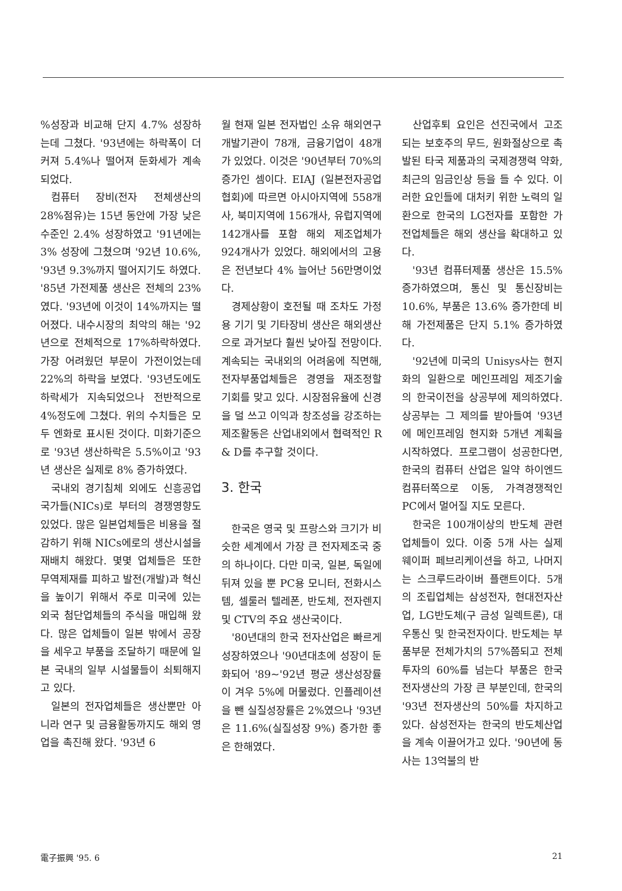%성장과 비교해 단지 4.7% 성장하는데 그쳤다. '93년에는 하락폭이 더 커져 5.4%나 떨어져 둔화세가 계속 되었다.
컴퓨터 장비(전자 전체생산의 28%점유)는 15년 동안에 가장 낮은 수준인 2.4% 성장하였고 '91년에는 3% 성장에 그쳤으며 '92년 10.6%, '93년 9.3%까지 떨어지기도 하였다. '85년 가전제품 생산은 전체의 23%였다. '93년에 이것이 14%까지는 떨어졌다. 내수시장의 최악의 해는 '92년으로 전체적으로 17%하락하였다. 가장 어려웠던 부문이 가전이었는데 22%의 하락을 보였다. '93년도에도 하락세가 지속되었으나 전반적으로 4%정도에 그쳤다. 위의 수치들은 모두 엔화로 표시된 것이다. 미화기준으로 '93년 생산하락은 5.5%이고 '93년 생산은 실제로 8% 증가하였다.
국내외 경기침체 외에도 신흥공업국가들(NICs)로 부터의 경쟁영향도 있었다. 많은 일본업체들은 비용을 절감하기 위해 NICs에로의 생산시설을 재배치 해왔다. 몇몇 업체들은 또한 무역제재를 피하고 발전(개발)과 혁신을 높이기 위해서 주로 미국에 있는 외국 첨단업체들의 주식을 매입해 왔다. 많은 업체들이 일본 밖에서 공장을 세우고 부품을 조달하기 때문에 일본 국내의 일부 시설물들이 쇠퇴해지고 있다.
일본의 전자업체들은 생산뿐만 아니라 연구 및 금융활동까지도 해외 영업을 촉진해 왔다. '93년 6
월 현재 일본 전자법인 소유 해외연구개발기관이 78개, 금융기업이 48개가 있었다. 이것은 '90년부터 70%의 증가인 셈이다. EIAJ (일본전자공업협회)에 따르면 아시아지역에 558개사, 북미지역에 156개사, 유럽지역에 142개사를 포함 해외 제조업체가 924개사가 있었다. 해외에서의 고용은 전년보다 4% 늘어난 56만명이었다.
경제상황이 호전될 때 조차도 가정용 기기 및 기타장비 생산은 해외생산으로 과거보다 훨씬 낮아질 전망이다. 계속되는 국내외의 어려움에 직면해, 전자부품업체들은 경영을 재조정할 기회를 맞고 있다. 시장점유율에 신경을 덜 쓰고 이익과 창조성을 강조하는 제조활동은 산업내외에서 협력적인 R & D를 추구할 것이다.
3. 한국
한국은 영국 및 프랑스와 크기가 비슷한 세계에서 가장 큰 전자제조국 중의 하나이다. 다만 미국, 일본, 독일에 뒤져 있을 뿐 PC용 모니터, 전화시스템, 셀룰러 텔레폰, 반도체, 전자렌지 및 CTV의 주요 생산국이다.
'80년대의 한국 전자산업은 빠르게 성장하였으나 '90년대초에 성장이 둔화되어 '89~'92년 평균 생산성장률이 겨우 5%에 머물렀다. 인플레이션을 뺀 실질성장률은 2%였으나 '93년은 11.6%(실질성장 9%) 증가한 좋은 한해였다.
산업후퇴 요인은 선진국에서 고조되는 보호주의 무드, 원화절상으로 촉발된 타국 제품과의 국제경쟁력 약화, 최근의 임금인상 등을 들 수 있다. 이러한 요인들에 대처키 위한 노력의 일환으로 한국의 LG전자를 포함한 가전업체들은 해외 생산을 확대하고 있다.
'93년 컴퓨터제품 생산은 15.5% 증가하였으며, 통신 및 통신장비는 10.6%, 부품은 13.6% 증가한데 비해 가전제품은 단지 5.1% 증가하였다.
'92년에 미국의 Unisys사는 현지화의 일환으로 메인프레임 제조기술의 한국이전을 상공부에 제의하였다. 상공부는 그 제의를 받아들여 '93년에 메인프레임 현지화 5개년 계획을 시작하였다. 프로그램이 성공한다면, 한국의 컴퓨터 산업은 일약 하이엔드 컴퓨터쪽으로 이동, 가격경쟁적인 PC에서 멀어질 지도 모른다.
한국은 100개이상의 반도체 관련업체들이 있다. 이중 5개 사는 실제 웨이퍼 페브리케이션을 하고, 나머지는 스크루드라이버 플랜트이다. 5개의 조립업체는 삼성전자, 현대전자산업, LG반도체(구 금성 일렉트론), 대우통신 및 한국전자이다. 반도체는 부품부문 전체가치의 57%쯤되고 전체 투자의 60%를 넘는다 부품은 한국 전자생산의 가장 큰 부분인데, 한국의 '93년 전자생산의 50%를 차지하고 있다. 삼성전자는 한국의 반도체산업을 계속 이끌어가고 있다. '90년에 동사는 13억불의 반
電子振興 '95. 6 21